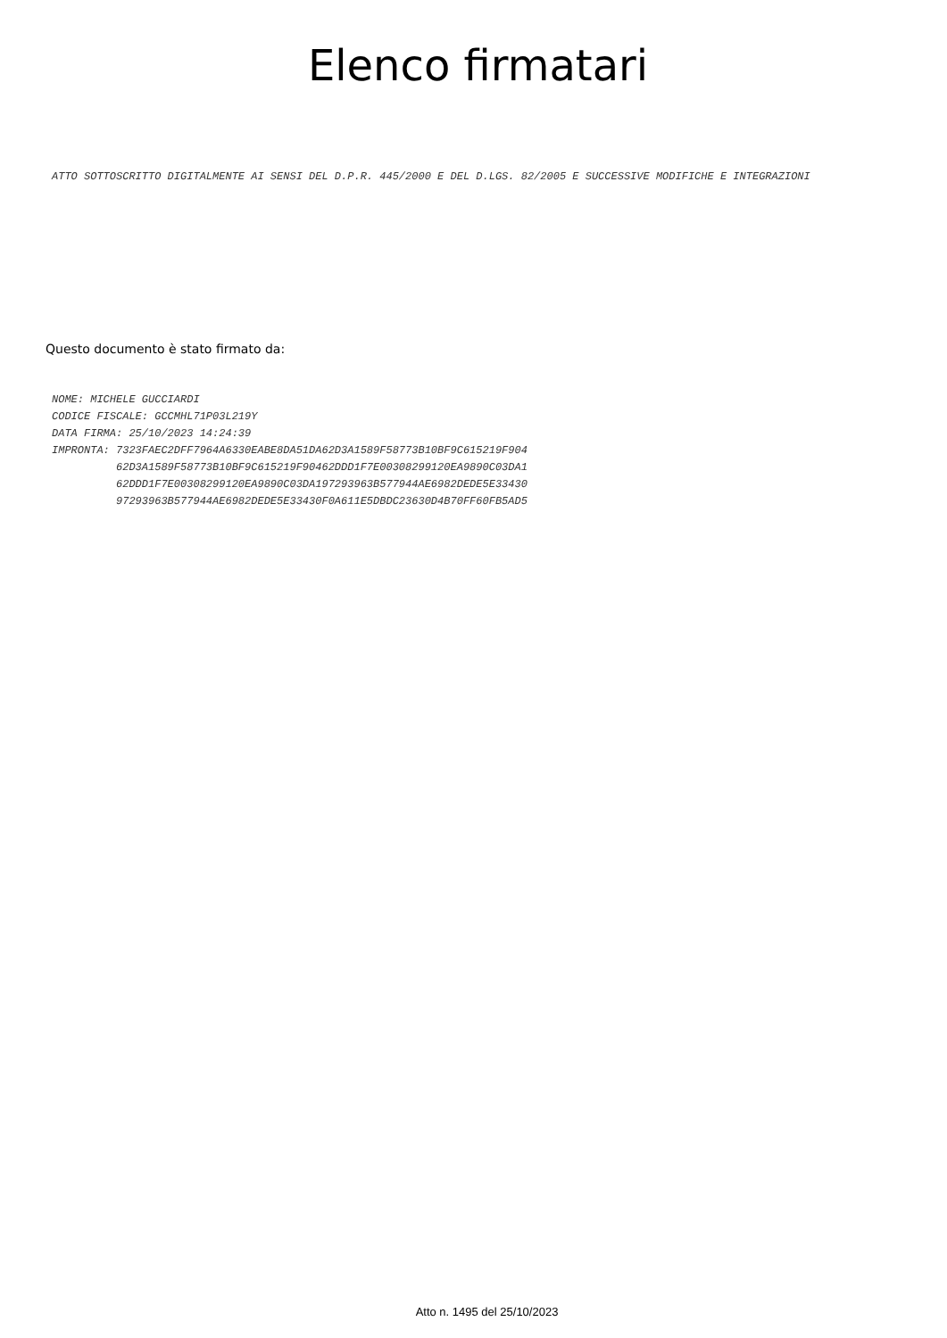Elenco firmatari
ATTO SOTTOSCRITTO DIGITALMENTE AI SENSI DEL D.P.R. 445/2000 E DEL D.LGS. 82/2005 E SUCCESSIVE MODIFICHE E INTEGRAZIONI
Questo documento è stato firmato da:
NOME: MICHELE GUCCIARDI CODICE FISCALE: GCCMHL71P03L219Y DATA FIRMA: 25/10/2023 14:24:39 IMPRONTA: 7323FAEC2DFF7964A6330EABE8DA51DA62D3A1589F58773B10BF9C615219F904 62D3A1589F58773B10BF9C615219F90462DDD1F7E00308299120EA9890C03DA1 62DDD1F7E00308299120EA9890C03DA197293963B577944AE6982DEDE5E33430 97293963B577944AE6982DEDE5E33430F0A611E5DBDC23630D4B70FF60FB5AD5
Atto n. 1495 del 25/10/2023